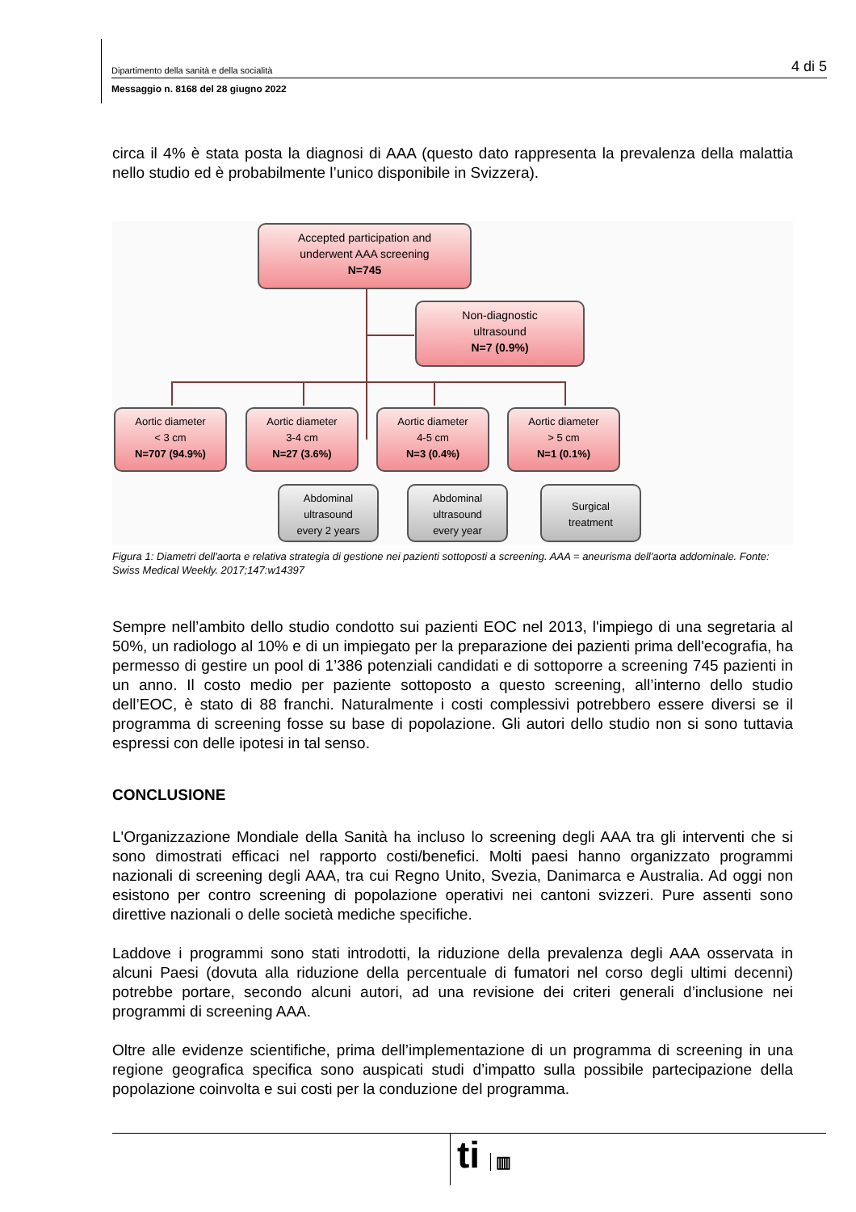Dipartimento della sanità e della socialità 4 di 5
Messaggio n. 8168 del 28 giugno 2022
circa il 4% è stata posta la diagnosi di AAA (questo dato rappresenta la prevalenza della malattia nello studio ed è probabilmente l’unico disponibile in Svizzera).
Accepted participation and
underwent AAA screening
N=745
Non-diagnostic
ultrasound
N=7 (0.9%)
Aortic diameter
< 3 cm
N=707 (94.9%)
Aortic diameter
3-4 cm
N=27 (3.6%)
Aortic diameter
4-5 cm
N=3 (0.4%)
Aortic diameter
> 5 cm
N=1 (0.1%)
Abdominal
ultrasound
every 2 years
Abdominal
ultrasound
every year
Surgical
treatment
Figura 1: Diametri dell'aorta e relativa strategia di gestione nei pazienti sottoposti a screening. AAA = aneurisma dell'aorta addominale. Fonte: Swiss Medical Weekly. 2017;147:w14397
Sempre nell’ambito dello studio condotto sui pazienti EOC nel 2013, l'impiego di una segretaria al 50%, un radiologo al 10% e di un impiegato per la preparazione dei pazienti prima dell'ecografia, ha permesso di gestire un pool di 1’386 potenziali candidati e di sottoporre a screening 745 pazienti in un anno. Il costo medio per paziente sottoposto a questo screening, all’interno dello studio dell’EOC, è stato di 88 franchi. Naturalmente i costi complessivi potrebbero essere diversi se il programma di screening fosse su base di popolazione. Gli autori dello studio non si sono tuttavia espressi con delle ipotesi in tal senso.
CONCLUSIONE
L'Organizzazione Mondiale della Sanità ha incluso lo screening degli AAA tra gli interventi che si sono dimostrati efficaci nel rapporto costi/benefici. Molti paesi hanno organizzato programmi nazionali di screening degli AAA, tra cui Regno Unito, Svezia, Danimarca e Australia. Ad oggi non esistono per contro screening di popolazione operativi nei cantoni svizzeri. Pure assenti sono direttive nazionali o delle società mediche specifiche.
Laddove i programmi sono stati introdotti, la riduzione della prevalenza degli AAA osservata in alcuni Paesi (dovuta alla riduzione della percentuale di fumatori nel corso degli ultimi decenni) potrebbe portare, secondo alcuni autori, ad una revisione dei criteri generali d’inclusione nei programmi di screening AAA.
Oltre alle evidenze scientifiche, prima dell’implementazione di un programma di screening in una regione geografica specifica sono auspicati studi d’impatto sulla possibile partecipazione della popolazione coinvolta e sui costi per la conduzione del programma.
ti ▥